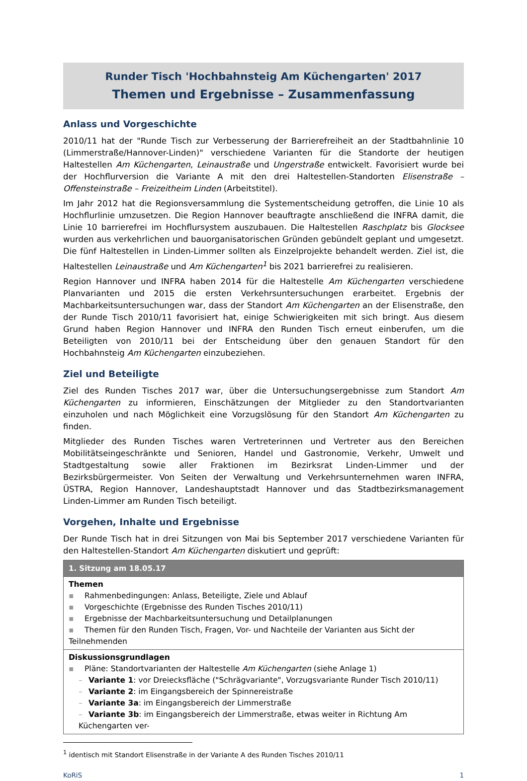Runder Tisch 'Hochbahnsteig Am Küchengarten' 2017
Themen und Ergebnisse – Zusammenfassung
Anlass und Vorgeschichte
2010/11 hat der "Runde Tisch zur Verbesserung der Barrierefreiheit an der Stadtbahnlinie 10 (Limmerstraße/Hannover-Linden)" verschiedene Varianten für die Standorte der heutigen Haltestellen Am Küchengarten, Leinaustraße und Ungerstraße entwickelt. Favorisiert wurde bei der Hochflurversion die Variante A mit den drei Haltestellen-Standorten Elisenstraße – Offensteinstraße – Freizeitheim Linden (Arbeitstitel).
Im Jahr 2012 hat die Regionsversammlung die Systementscheidung getroffen, die Linie 10 als Hochflurlinie umzusetzen. Die Region Hannover beauftragte anschließend die INFRA damit, die Linie 10 barrierefrei im Hochflursystem auszubauen. Die Haltestellen Raschplatz bis Glocksee wurden aus verkehrlichen und bauorganisatorischen Gründen gebündelt geplant und umgesetzt. Die fünf Haltestellen in Linden-Limmer sollten als Einzelprojekte behandelt werden. Ziel ist, die Haltestellen Leinaustraße und Am Küchengarten<sup>1</sup> bis 2021 barrierefrei zu realisieren.
Region Hannover und INFRA haben 2014 für die Haltestelle Am Küchengarten verschiedene Planvarianten und 2015 die ersten Verkehrsuntersuchungen erarbeitet. Ergebnis der Machbarkeitsuntersuchungen war, dass der Standort Am Küchengarten an der Elisenstraße, den der Runde Tisch 2010/11 favorisiert hat, einige Schwierigkeiten mit sich bringt. Aus diesem Grund haben Region Hannover und INFRA den Runden Tisch erneut einberufen, um die Beteiligten von 2010/11 bei der Entscheidung über den genauen Standort für den Hochbahnsteig Am Küchengarten einzubeziehen.
Ziel und Beteiligte
Ziel des Runden Tisches 2017 war, über die Untersuchungsergebnisse zum Standort Am Küchengarten zu informieren, Einschätzungen der Mitglieder zu den Standortvarianten einzuholen und nach Möglichkeit eine Vorzugslösung für den Standort Am Küchengarten zu finden.
Mitglieder des Runden Tisches waren Vertreterinnen und Vertreter aus den Bereichen Mobilitätseingeschränkte und Senioren, Handel und Gastronomie, Verkehr, Umwelt und Stadtgestaltung sowie aller Fraktionen im Bezirksrat Linden-Limmer und der Bezirksbürgermeister. Von Seiten der Verwaltung und Verkehrsunternehmen waren INFRA, ÜSTRA, Region Hannover, Landeshauptstadt Hannover und das Stadtbezirksmanagement Linden-Limmer am Runden Tisch beteiligt.
Vorgehen, Inhalte und Ergebnisse
Der Runde Tisch hat in drei Sitzungen von Mai bis September 2017 verschiedene Varianten für den Haltestellen-Standort Am Küchengarten diskutiert und geprüft:
| 1. Sitzung am 18.05.17 |
| --- |
| Themen ▪ Rahmenbedingungen: Anlass, Beteiligte, Ziele und Ablauf ▪ Vorgeschichte (Ergebnisse des Runden Tisches 2010/11) ▪ Ergebnisse der Machbarkeitsuntersuchung und Detailplanungen ▪ Themen für den Runden Tisch, Fragen, Vor- und Nachteile der Varianten aus Sicht der Teilnehmenden |
| Diskussionsgrundlagen ▪ Pläne: Standortvarianten der Haltestelle Am Küchengarten (siehe Anlage 1) – Variante 1 : vor Dreiecksfläche ("Schrägvariante", Vorzugsvariante Runder Tisch 2010/11) – Variante 2 : im Eingangsbereich der Spinnereistraße – Variante 3a : im Eingangsbereich der Limmerstraße – Variante 3b : im Eingangsbereich der Limmerstraße, etwas weiter in Richtung Am Küchengarten ver- |
<sup>1</sup> identisch mit Standort Elisenstraße in der Variante A des Runden Tisches 2010/11
KoRiS 1